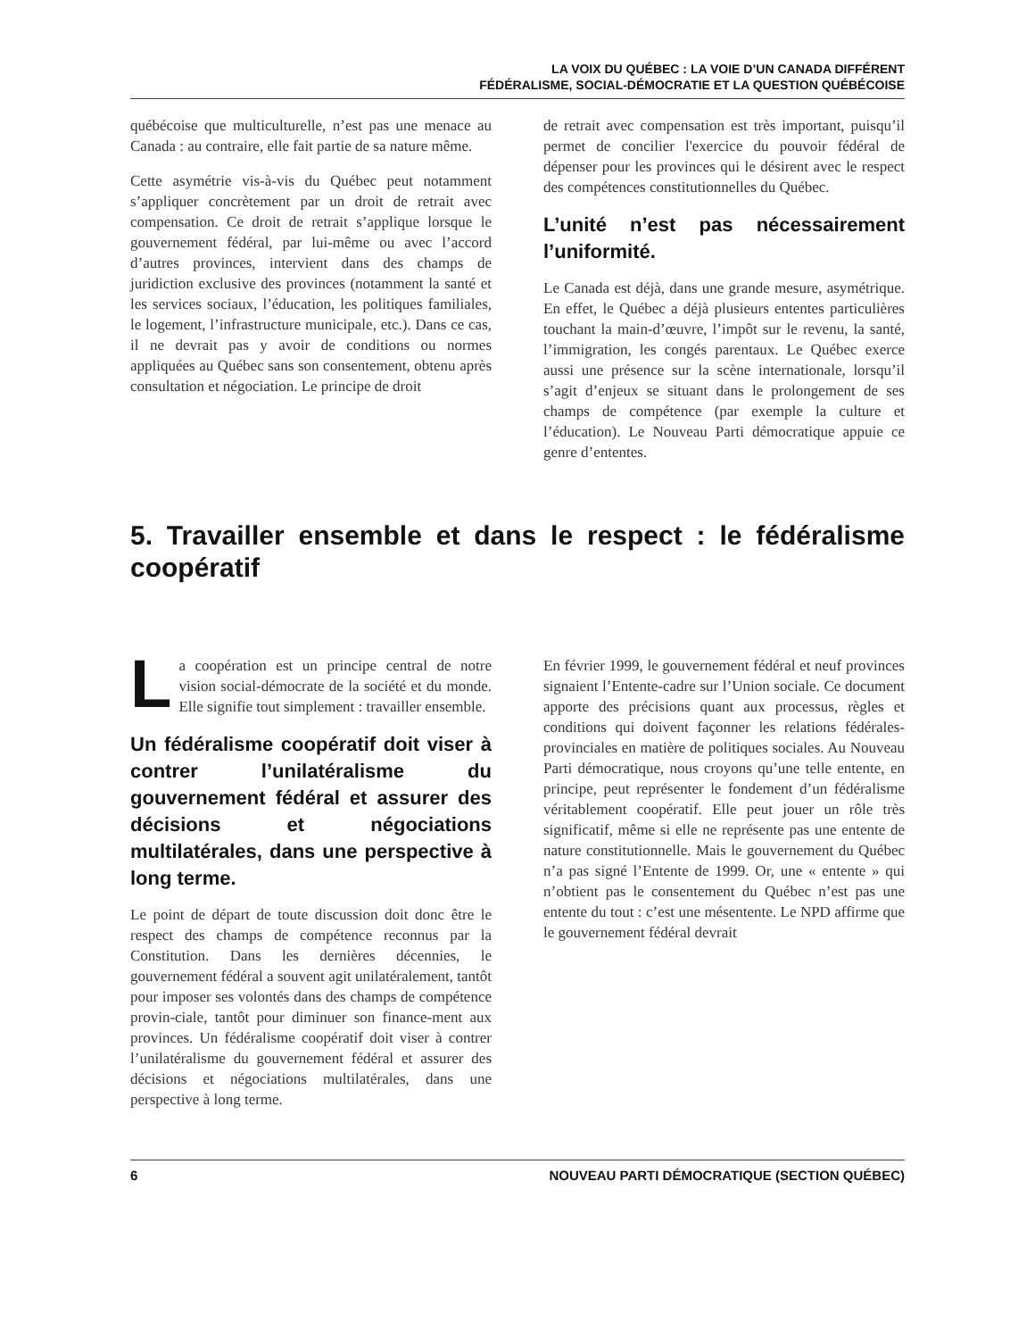LA VOIX DU QUÉBEC : LA VOIE D’UN CANADA DIFFÉRENT
FÉDÉRALISME, SOCIAL-DÉMOCRATIE ET LA QUESTION QUÉBÉCOISE
québécoise que multiculturelle, n’est pas une menace au Canada : au contraire, elle fait partie de sa nature même.
Cette asymétrie vis-à-vis du Québec peut notamment s’appliquer concrètement par un droit de retrait avec compensation. Ce droit de retrait s’applique lorsque le gouvernement fédéral, par lui-même ou avec l’accord d’autres provinces, intervient dans des champs de juridiction exclusive des provinces (notamment la santé et les services sociaux, l’éducation, les politiques familiales, le logement, l’infrastructure municipale, etc.). Dans ce cas, il ne devrait pas y avoir de conditions ou normes appliquées au Québec sans son consentement, obtenu après consultation et négociation. Le principe de droit
de retrait avec compensation est très important, puisqu’il permet de concilier l'exercice du pouvoir fédéral de dépenser pour les provinces qui le désirent avec le respect des compétences constitutionnelles du Québec.
L’unité n’est pas nécessairement l’uniformité.
Le Canada est déjà, dans une grande mesure, asymétrique. En effet, le Québec a déjà plusieurs ententes particulières touchant la main-d’œuvre, l’impôt sur le revenu, la santé, l’immigration, les congés parentaux. Le Québec exerce aussi une présence sur la scène internationale, lorsqu’il s’agit d’enjeux se situant dans le prolongement de ses champs de compétence (par exemple la culture et l’éducation). Le Nouveau Parti démocratique appuie ce genre d’ententes.
5. Travailler ensemble et dans le respect : le fédéralisme coopératif
La coopération est un principe central de notre vision social-démocrate de la société et du monde. Elle signifie tout simplement : travailler ensemble.
Un fédéralisme coopératif doit viser à contrer l’unilatéralisme du gouvernement fédéral et assurer des décisions et négociations multilatérales, dans une perspective à long terme.
Le point de départ de toute discussion doit donc être le respect des champs de compétence reconnus par la Constitution. Dans les dernières décennies, le gouvernement fédéral a souvent agit unilatéralement, tantôt pour imposer ses volontés dans des champs de compétence provin-ciale, tantôt pour diminuer son finance-ment aux provinces. Un fédéralisme coopératif doit viser à contrer l’unilatéralisme du gouvernement fédéral et assurer des décisions et négociations multilatérales, dans une perspective à long terme.
En février 1999, le gouvernement fédéral et neuf provinces signaient l’Entente-cadre sur l’Union sociale. Ce document apporte des précisions quant aux processus, règles et conditions qui doivent façonner les relations fédérales-provinciales en matière de politiques sociales. Au Nouveau Parti démocratique, nous croyons qu’une telle entente, en principe, peut représenter le fondement d’un fédéralisme véritablement coopératif. Elle peut jouer un rôle très significatif, même si elle ne représente pas une entente de nature constitutionnelle. Mais le gouvernement du Québec n’a pas signé l’Entente de 1999. Or, une « entente » qui n’obtient pas le consentement du Québec n’est pas une entente du tout : c’est une mésentente. Le NPD affirme que le gouvernement fédéral devrait
6 NOUVEAU PARTI DÉMOCRATIQUE (SECTION QUÉBEC)